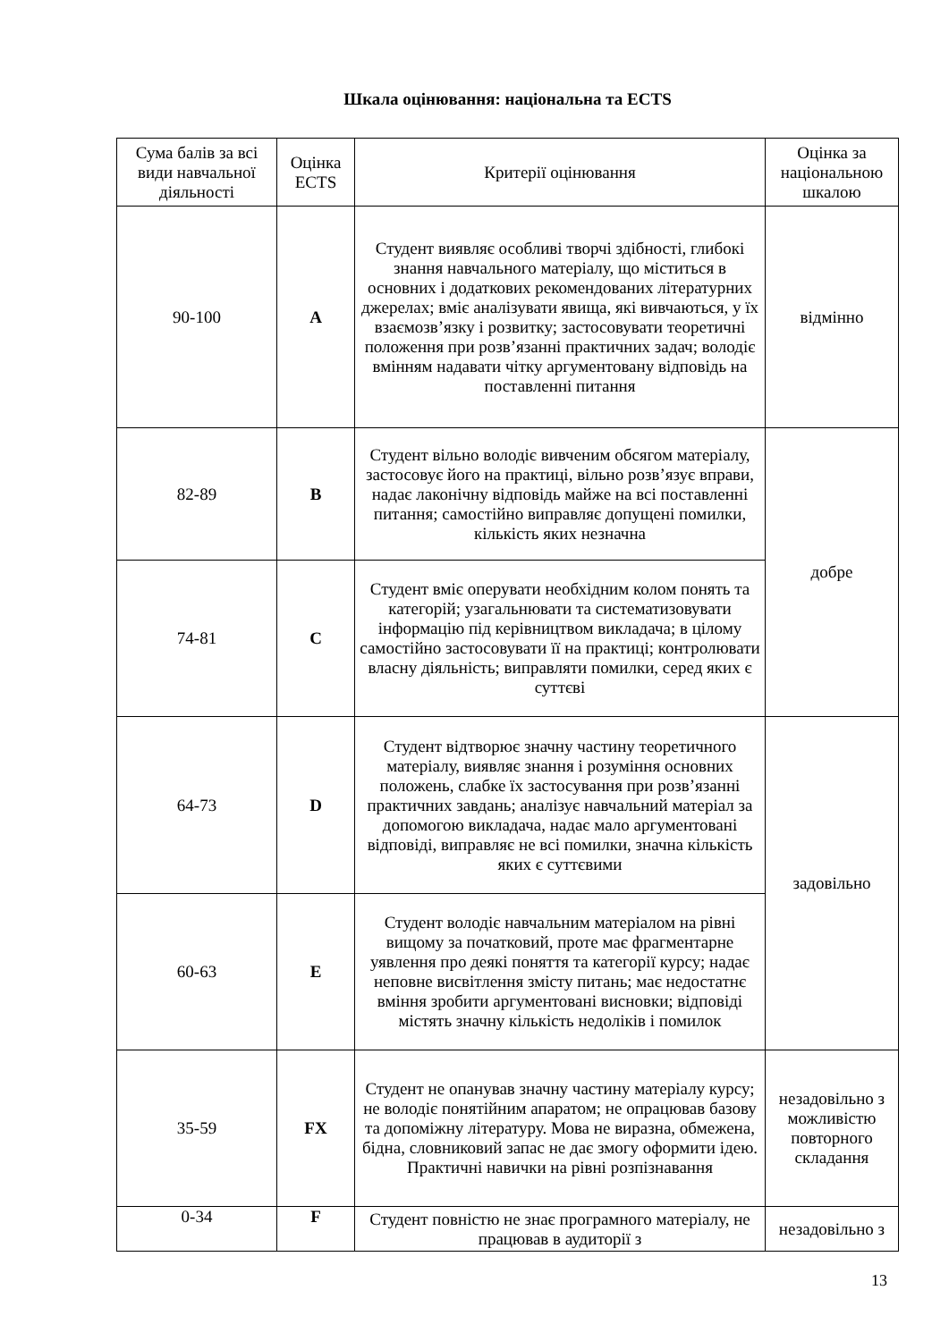Шкала оцінювання: національна та ECTS
| Сума балів за всі види навчальної діяльності | Оцінка ECTS | Критерії оцінювання | Оцінка за національною шкалою |
| 90-100 | A | Студент виявляє особливі творчі здібності, глибокі знання навчального матеріалу, що міститься в основних і додаткових рекомендованих літературних джерелах; вміє аналізувати явища, які вивчаються, у їх взаємозв’язку і розвитку; застосовувати теоретичні положення при розв’язанні практичних задач; володіє вмінням надавати чітку аргументовану відповідь на поставленні питання | відмінно |
| 82-89 | B | Студент вільно володіє вивченим обсягом матеріалу, застосовує його на практиці, вільно розв’язує вправи, надає лаконічну відповідь майже на всі поставленні питання; самостійно виправляє допущені помилки, кількість яких незначна | добре |
| 74-81 | C | Студент вміє оперувати необхідним колом понять та категорій; узагальнювати та систематизовувати інформацію під керівництвом викладача; в цілому самостійно застосовувати її на практиці; контролювати власну діяльність; виправляти помилки, серед яких є суттєві | |
| 64-73 | D | Студент відтворює значну частину теоретичного матеріалу, виявляє знання і розуміння основних положень, слабке їх застосування при розв’язанні практичних завдань; аналізує навчальний матеріал за допомогою викладача, надає мало аргументовані відповіді, виправляє не всі помилки, значна кількість яких є суттєвими | задовільно |
| 60-63 | E | Студент володіє навчальним матеріалом на рівні вищому за початковий, проте має фрагментарне уявлення про деякі поняття та категорії курсу; надає неповне висвітлення змісту питань; має недостатнє вміння зробити аргументовані висновки; відповіді містять значну кількість недоліків і помилок | |
| 35-59 | FX | Студент не опанував значну частину матеріалу курсу; не володіє понятійним апаратом; не опрацював базову та допоміжну літературу. Мова не виразна, обмежена, бідна, словниковий запас не дає змогу оформити ідею. Практичні навички на рівні розпізнавання | незадовільно з можливістю повторного складання |
| 0-34 | F | Студент повністю не знає програмного матеріалу, не працював в аудиторії з | незадовільно з |
13